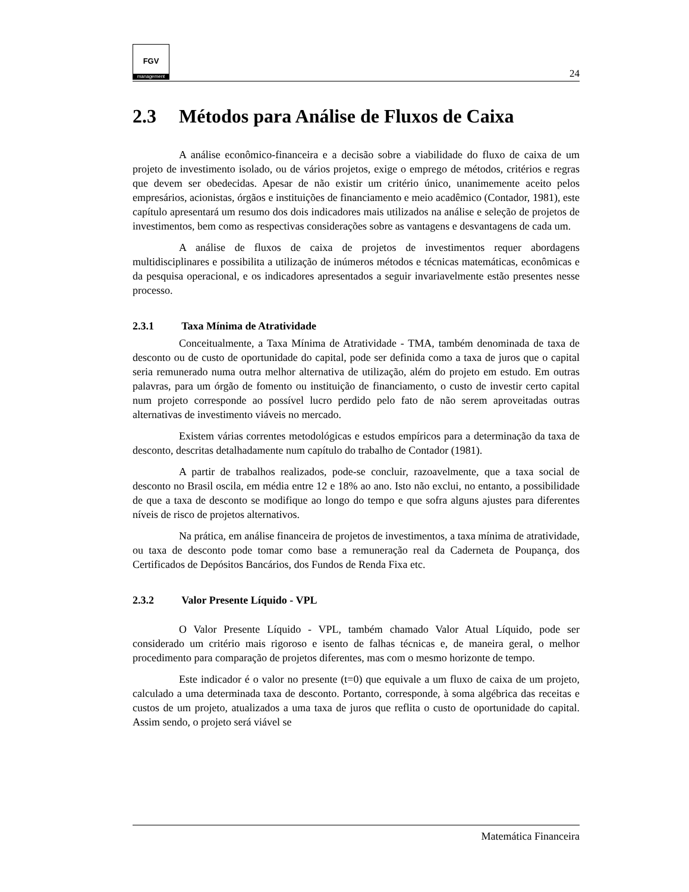FGV
management
24
2.3 Métodos para Análise de Fluxos de Caixa
A análise econômico-financeira e a decisão sobre a viabilidade do fluxo de caixa de um projeto de investimento isolado, ou de vários projetos, exige o emprego de métodos, critérios e regras que devem ser obedecidas. Apesar de não existir um critério único, unanimemente aceito pelos empresários, acionistas, órgãos e instituições de financiamento e meio acadêmico (Contador, 1981), este capítulo apresentará um resumo dos dois indicadores mais utilizados na análise e seleção de projetos de investimentos, bem como as respectivas considerações sobre as vantagens e desvantagens de cada um.
A análise de fluxos de caixa de projetos de investimentos requer abordagens multidisciplinares e possibilita a utilização de inúmeros métodos e técnicas matemáticas, econômicas e da pesquisa operacional, e os indicadores apresentados a seguir invariavelmente estão presentes nesse processo.
2.3.1 Taxa Mínima de Atratividade
Conceitualmente, a Taxa Mínima de Atratividade - TMA, também denominada de taxa de desconto ou de custo de oportunidade do capital, pode ser definida como a taxa de juros que o capital seria remunerado numa outra melhor alternativa de utilização, além do projeto em estudo. Em outras palavras, para um órgão de fomento ou instituição de financiamento, o custo de investir certo capital num projeto corresponde ao possível lucro perdido pelo fato de não serem aproveitadas outras alternativas de investimento viáveis no mercado.
Existem várias correntes metodológicas e estudos empíricos para a determinação da taxa de desconto, descritas detalhadamente num capítulo do trabalho de Contador (1981).
A partir de trabalhos realizados, pode-se concluir, razoavelmente, que a taxa social de desconto no Brasil oscila, em média entre 12 e 18% ao ano. Isto não exclui, no entanto, a possibilidade de que a taxa de desconto se modifique ao longo do tempo e que sofra alguns ajustes para diferentes níveis de risco de projetos alternativos.
Na prática, em análise financeira de projetos de investimentos, a taxa mínima de atratividade, ou taxa de desconto pode tomar como base a remuneração real da Caderneta de Poupança, dos Certificados de Depósitos Bancários, dos Fundos de Renda Fixa etc.
2.3.2 Valor Presente Líquido - VPL
O Valor Presente Líquido - VPL, também chamado Valor Atual Líquido, pode ser considerado um critério mais rigoroso e isento de falhas técnicas e, de maneira geral, o melhor procedimento para comparação de projetos diferentes, mas com o mesmo horizonte de tempo.
Este indicador é o valor no presente (t=0) que equivale a um fluxo de caixa de um projeto, calculado a uma determinada taxa de desconto. Portanto, corresponde, à soma algébrica das receitas e custos de um projeto, atualizados a uma taxa de juros que reflita o custo de oportunidade do capital. Assim sendo, o projeto será viável se
Matemática Financeira